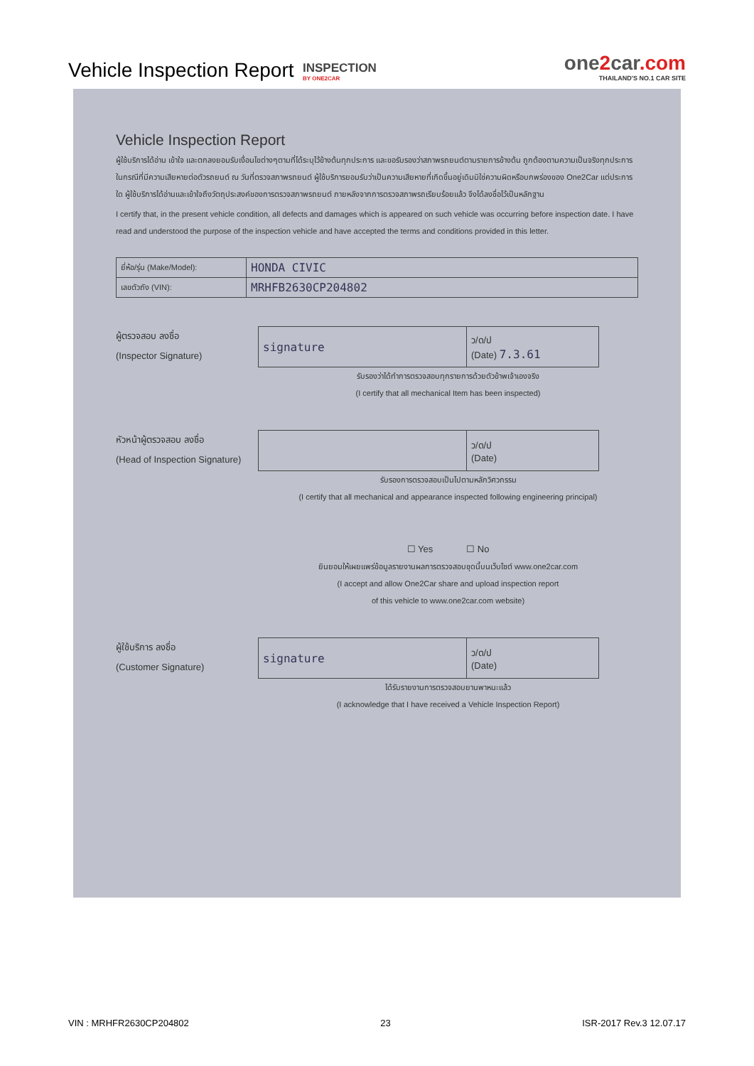Vehicle Inspection Report
INSPECTION
BY ONE2CAR
one2car.com
THAILAND'S NO.1 CAR SITE
Vehicle Inspection Report
ผู้ใช้บริการได้อ่าน เข้าใจ และตกลงยอมรับเงื่อนไขต่างๆตามที่ได้ระบุไว้ข้างต้นทุกประการ และขอรับรองว่าสภาพรถยนต์ตามรายการข้างต้น ถูกต้องตามความเป็นจริงทุกประการ ในกรณีที่มีความเสียหายต่อตัวรถยนต์ ณ วันที่ตรวจสภาพรถยนต์ ผู้ใช้บริการยอมรับว่าเป็นความเสียหายที่เกิดขึ้นอยู่เดิมมิใช่ความผิดหรือบกพร่องของ One2Car แต่ประการใด ผู้ใช้บริการได้อ่านและเข้าใจถึงวัตถุประสงค์ของการตรวจสภาพรถยนต์ ภายหลังจากการตรวจสภาพรถเรียบร้อยแล้ว จึงได้ลงชื่อไว้เป็นหลักฐาน
I certify that, in the present vehicle condition, all defects and damages which is appeared on such vehicle was occurring before inspection date. I have read and understood the purpose of the inspection vehicle and have accepted the terms and conditions provided in this letter.
| ยี่ห้อ/รุ่น (Make/Model): | HONDA CIVIC |
| เลขตัวถัง (VIN): | MRHFB2630CP204802 |
ผู้ตรวจสอบ ลงชื่อ
(Inspector Signature)
| signature | ว/ด/ป (Date) 7.3.61 |
รับรองว่าได้ทำการตรวจสอบทุกรายการด้วยตัวข้าพเจ้าเองจริง
(I certify that all mechanical Item has been inspected)
หัวหน้าผู้ตรวจสอบ ลงชื่อ
(Head of Inspection Signature)
| | ว/ด/ป (Date) |
รับรองการตรวจสอบเป็นไปตามหลักวิศวกรรม
(I certify that all mechanical and appearance inspected following engineering principal)
☐ Yes ☐ No
ยินยอมให้เผยแพร่ข้อมูลรายงานผลการตรวจสอบชุดนี้บนเว็บไซต์ www.one2car.com
(I accept and allow One2Car share and upload inspection report
of this vehicle to www.one2car.com website)
ผู้ใช้บริการ ลงชื่อ
(Customer Signature)
| signature | ว/ด/ป (Date) |
ได้รับรายงานการตรวจสอบยานพาหนะแล้ว
(I acknowledge that I have received a Vehicle Inspection Report)
VIN : MRHFR2630CP204802 23 ISR-2017 Rev.3 12.07.17